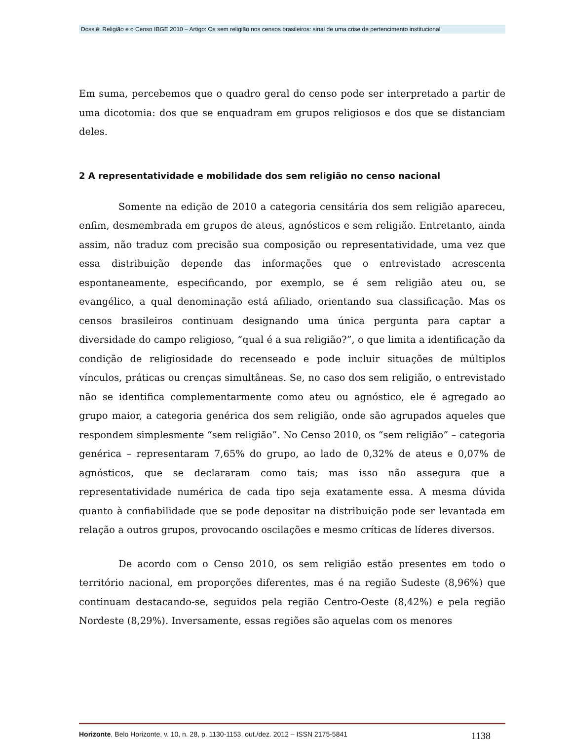Dossiê: Religião e o Censo IBGE 2010 – Artigo: Os sem religião nos censos brasileiros: sinal de uma crise de pertencimento institucional
Em suma, percebemos que o quadro geral do censo pode ser interpretado a partir de uma dicotomia: dos que se enquadram em grupos religiosos e dos que se distanciam deles.
2 A representatividade e mobilidade dos sem religião no censo nacional
Somente na edição de 2010 a categoria censitária dos sem religião apareceu, enfim, desmembrada em grupos de ateus, agnósticos e sem religião. Entretanto, ainda assim, não traduz com precisão sua composição ou representatividade, uma vez que essa distribuição depende das informações que o entrevistado acrescenta espontaneamente, especificando, por exemplo, se é sem religião ateu ou, se evangélico, a qual denominação está afiliado, orientando sua classificação. Mas os censos brasileiros continuam designando uma única pergunta para captar a diversidade do campo religioso, “qual é a sua religião?”, o que limita a identificação da condição de religiosidade do recenseado e pode incluir situações de múltiplos vínculos, práticas ou crenças simultâneas. Se, no caso dos sem religião, o entrevistado não se identifica complementarmente como ateu ou agnóstico, ele é agregado ao grupo maior, a categoria genérica dos sem religião, onde são agrupados aqueles que respondem simplesmente “sem religião”. No Censo 2010, os “sem religião” – categoria genérica – representaram 7,65% do grupo, ao lado de 0,32% de ateus e 0,07% de agnósticos, que se declararam como tais; mas isso não assegura que a representatividade numérica de cada tipo seja exatamente essa. A mesma dúvida quanto à confiabilidade que se pode depositar na distribuição pode ser levantada em relação a outros grupos, provocando oscilações e mesmo críticas de líderes diversos.
De acordo com o Censo 2010, os sem religião estão presentes em todo o território nacional, em proporções diferentes, mas é na região Sudeste (8,96%) que continuam destacando-se, seguidos pela região Centro-Oeste (8,42%) e pela região Nordeste (8,29%). Inversamente, essas regiões são aquelas com os menores
Horizonte, Belo Horizonte, v. 10, n. 28, p. 1130-1153, out./dez. 2012 – ISSN 2175-5841 1138